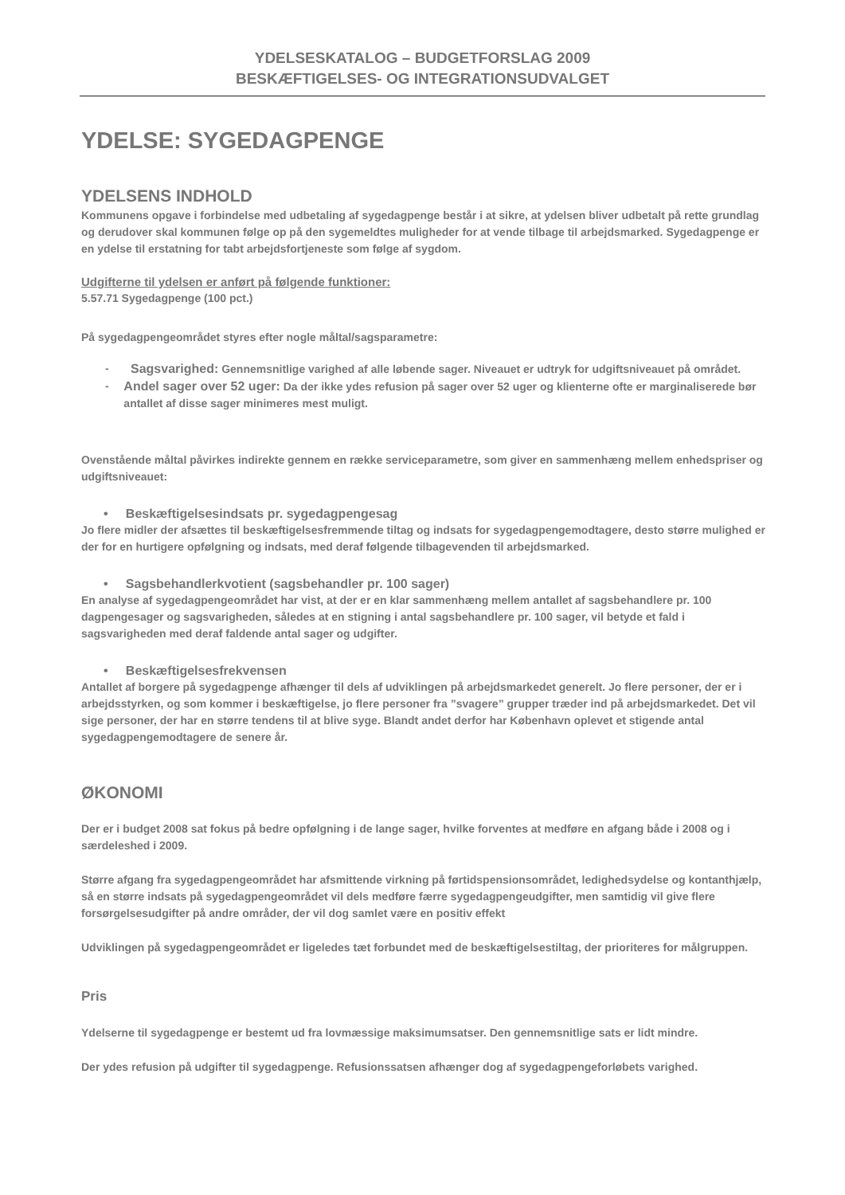YDELSESKATALOG – BUDGETFORSLAG 2009
BESKÆFTIGELSES- OG INTEGRATIONSUDVALGET
YDELSE: SYGEDAGPENGE
YDELSENS INDHOLD
Kommunens opgave i forbindelse med udbetaling af sygedagpenge består i at sikre, at ydelsen bliver udbetalt på rette grundlag og derudover skal kommunen følge op på den sygemeldtes muligheder for at vende tilbage til arbejdsmarked. Sygedagpenge er en ydelse til erstatning for tabt arbejdsfortjeneste som følge af sygdom.
Udgifterne til ydelsen er anført på følgende funktioner:
5.57.71 Sygedagpenge (100 pct.)
På sygedagpengeområdet styres efter nogle måltal/sagsparametre:
- Sagsvarighed: Gennemsnitlige varighed af alle løbende sager. Niveauet er udtryk for udgiftsniveauet på området.
- Andel sager over 52 uger: Da der ikke ydes refusion på sager over 52 uger og klienterne ofte er marginaliserede bør antallet af disse sager minimeres mest muligt.
Ovenstående måltal påvirkes indirekte gennem en række serviceparametre, som giver en sammenhæng mellem enhedspriser og udgiftsniveauet:
• Beskæftigelsesindsats pr. sygedagpengesag
Jo flere midler der afsættes til beskæftigelsesfremmende tiltag og indsats for sygedagpengemodtagere, desto større mulighed er der for en hurtigere opfølgning og indsats, med deraf følgende tilbagevenden til arbejdsmarked.
• Sagsbehandlerkvotient (sagsbehandler pr. 100 sager)
En analyse af sygedagpengeområdet har vist, at der er en klar sammenhæng mellem antallet af sagsbehandlere pr. 100 dagpengesager og sagsvarigheden, således at en stigning i antal sagsbehandlere pr. 100 sager, vil betyde et fald i sagsvarigheden med deraf faldende antal sager og udgifter.
• Beskæftigelsesfrekvensen
Antallet af borgere på sygedagpenge afhænger til dels af udviklingen på arbejdsmarkedet generelt. Jo flere personer, der er i arbejdsstyrken, og som kommer i beskæftigelse, jo flere personer fra ”svagere” grupper træder ind på arbejdsmarkedet. Det vil sige personer, der har en større tendens til at blive syge. Blandt andet derfor har København oplevet et stigende antal sygedagpengemodtagere de senere år.
ØKONOMI
Der er i budget 2008 sat fokus på bedre opfølgning i de lange sager, hvilke forventes at medføre en afgang både i 2008 og i særdeleshed i 2009.
Større afgang fra sygedagpengeområdet har afsmittende virkning på førtidspensionsområdet, ledighedsydelse og kontanthjælp, så en større indsats på sygedagpengeområdet vil dels medføre færre sygedagpengeudgifter, men samtidig vil give flere forsørgelsesudgifter på andre områder, der vil dog samlet være en positiv effekt
Udviklingen på sygedagpengeområdet er ligeledes tæt forbundet med de beskæftigelsestiltag, der prioriteres for målgruppen.
Pris
Ydelserne til sygedagpenge er bestemt ud fra lovmæssige maksimumsatser. Den gennemsnitlige sats er lidt mindre.
Der ydes refusion på udgifter til sygedagpenge. Refusionssatsen afhænger dog af sygedagpengeforløbets varighed.